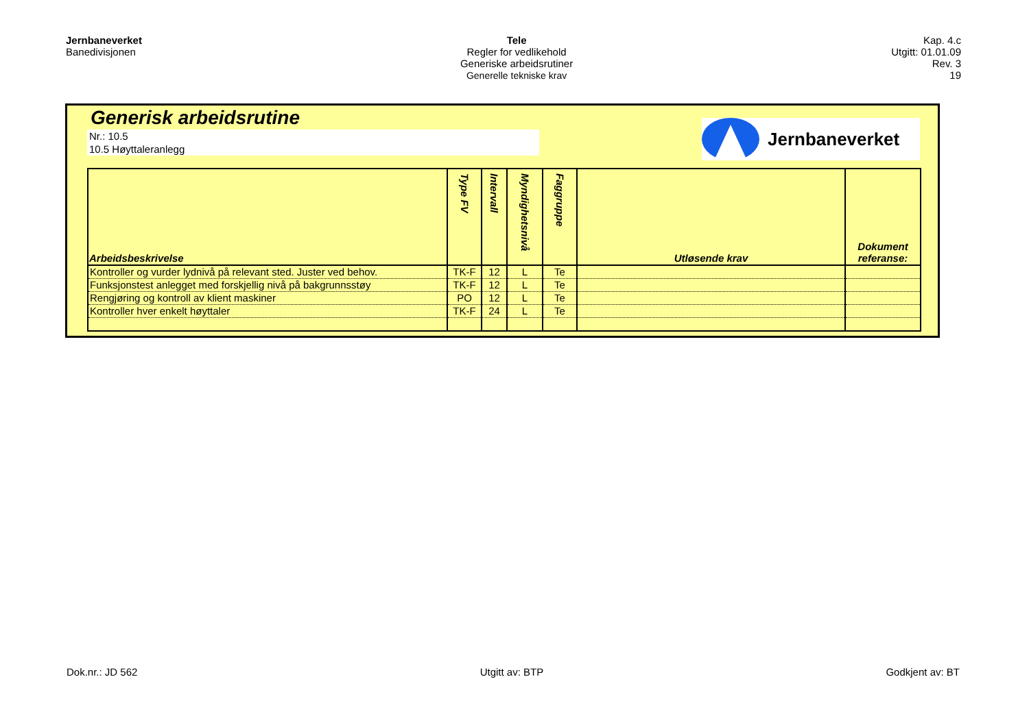Jernbaneverket
Banedivisjonen
Tele
Regler for vedlikehold
Generiske arbeidsrutiner
Generelle tekniske krav
Kap. 4.c
Utgitt: 01.01.09
Rev. 3
19
Generisk arbeidsrutine
Nr.: 10.5
10.5 Høyttaleranlegg
Jernbaneverket
| Arbeidsbeskrivelse | Type FV | Intervall | Myndighetsnivå | Faggruppe | Utløsende krav | Dokument referanse: |
| --- | --- | --- | --- | --- | --- | --- |
| Kontroller og vurder lydnivå på relevant sted. Juster ved behov. | TK-F | 12 | L | Te | | |
| Funksjonstest anlegget med forskjellig nivå på bakgrunnsstøy | TK-F | 12 | L | Te | | |
| Rengjøring og kontroll av klient maskiner | PO | 12 | L | Te | | |
| Kontroller hver enkelt høyttaler | TK-F | 24 | L | Te | | |
Dok.nr.: JD 562 Utgitt av: BTP Godkjent av: BT